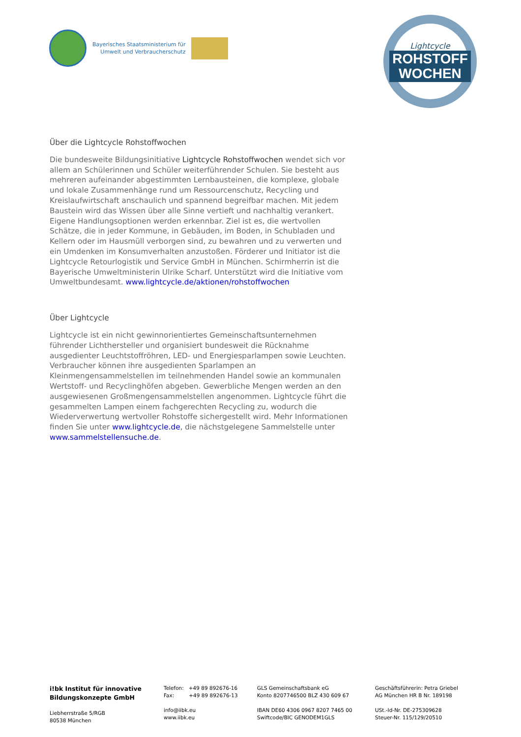Bayerisches Staatsministerium für
Umwelt und Verbraucherschutz
Lightcycle
ROHSTOFF
WOCHEN
Über die Lightcycle Rohstoffwochen
Die bundesweite Bildungsinitiative Lightcycle Rohstoffwochen wendet sich vor allem an Schülerinnen und Schüler weiterführender Schulen. Sie besteht aus mehreren aufeinander abgestimmten Lernbausteinen, die komplexe, globale und lokale Zusammenhänge rund um Ressourcenschutz, Recycling und Kreislaufwirtschaft anschaulich und spannend begreifbar machen. Mit jedem Baustein wird das Wissen über alle Sinne vertieft und nachhaltig verankert. Eigene Handlungsoptionen werden erkennbar. Ziel ist es, die wertvollen Schätze, die in jeder Kommune, in Gebäuden, im Boden, in Schubladen und Kellern oder im Hausmüll verborgen sind, zu bewahren und zu verwerten und ein Umdenken im Konsumverhalten anzustoßen. Förderer und Initiator ist die Lightcycle Retourlogistik und Service GmbH in München. Schirmherrin ist die Bayerische Umweltministerin Ulrike Scharf. Unterstützt wird die Initiative vom Umweltbundesamt. www.lightcycle.de/aktionen/rohstoffwochen
Über Lightcycle
Lightcycle ist ein nicht gewinnorientiertes Gemeinschaftsunternehmen führender Lichthersteller und organisiert bundesweit die Rücknahme ausgedienter Leuchtstoffröhren, LED- und Energiesparlampen sowie Leuchten. Verbraucher können ihre ausgedienten Sparlampen an Kleinmengensammelstellen im teilnehmenden Handel sowie an kommunalen Wertstoff- und Recyclinghöfen abgeben. Gewerbliche Mengen werden an den ausgewiesenen Großmengensammelstellen angenommen. Lightcycle führt die gesammelten Lampen einem fachgerechten Recycling zu, wodurch die Wiederverwertung wertvoller Rohstoffe sichergestellt wird. Mehr Informationen finden Sie unter www.lightcycle.de, die nächstgelegene Sammelstelle unter www.sammelstellensuche.de.
i!bk Institut für innovative
Bildungskonzepte GmbH
Liebherrstraße 5/RGB
80538 München
Telefon: +49 89 892676-16
Fax: +49 89 892676-13
info@iibk.eu
www.iibk.eu
GLS Gemeinschaftsbank eG
Konto 8207746500 BLZ 430 609 67
IBAN DE60 4306 0967 8207 7465 00
Swiftcode/BIC GENODEM1GLS
Geschäftsführerin: Petra Griebel
AG München HR B Nr. 189198
USt.-Id-Nr. DE-275309628
Steuer-Nr. 115/129/20510